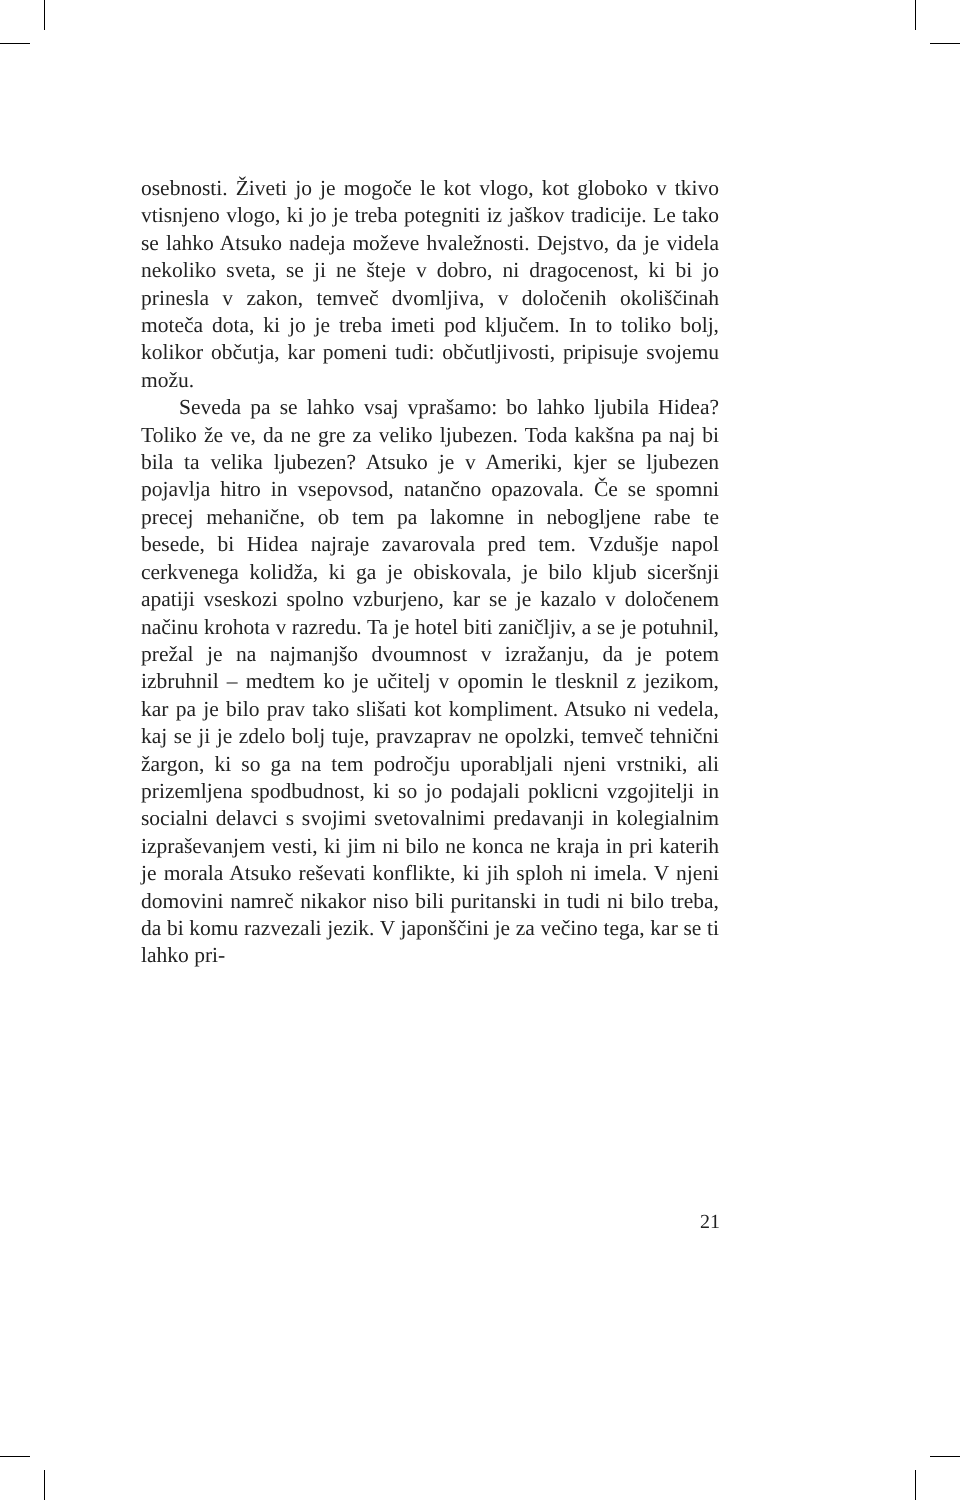osebnosti. Živeti jo je mogoče le kot vlogo, kot globoko v tkivo vtisnjeno vlogo, ki jo je treba potegniti iz jaškov tradicije. Le tako se lahko Atsuko nadeja moževe hvaležnosti. Dejstvo, da je videla nekoliko sveta, se ji ne šteje v dobro, ni dragocenost, ki bi jo prinesla v zakon, temveč dvomljiva, v določenih okoliščinah moteča dota, ki jo je treba imeti pod ključem. In to toliko bolj, kolikor občutja, kar pomeni tudi: občutljivosti, pripisuje svojemu možu.
Seveda pa se lahko vsaj vprašamo: bo lahko ljubila Hidea? Toliko že ve, da ne gre za veliko ljubezen. Toda kakšna pa naj bi bila ta velika ljubezen? Atsuko je v Ameriki, kjer se ljubezen pojavlja hitro in vsepovsod, natančno opazovala. Če se spomni precej mehanične, ob tem pa lakomne in nebogljene rabe te besede, bi Hidea najraje zavarovala pred tem. Vzdušje napol cerkvenega kolidža, ki ga je obiskovala, je bilo kljub siceršnji apatiji vseskozi spolno vzburjeno, kar se je kazalo v določenem načinu krohota v razredu. Ta je hotel biti zaničljiv, a se je potuhnil, prežal je na najmanjšo dvoumnost v izražanju, da je potem izbruhnil – medtem ko je učitelj v opomin le tlesknil z jezikom, kar pa je bilo prav tako slišati kot kompliment. Atsuko ni vedela, kaj se ji je zdelo bolj tuje, pravzaprav ne opolzki, temveč tehnični žargon, ki so ga na tem področju uporabljali njeni vrstniki, ali prizemljena spodbudnost, ki so jo podajali poklicni vzgojitelji in socialni delavci s svojimi svetovalnimi predavanji in kolegialnim izpraševanjem vesti, ki jim ni bilo ne konca ne kraja in pri katerih je morala Atsuko reševati konflikte, ki jih sploh ni imela. V njeni domovini namreč nikakor niso bili puritanski in tudi ni bilo treba, da bi komu razvezali jezik. V japonščini je za večino tega, kar se ti lahko pri-
21